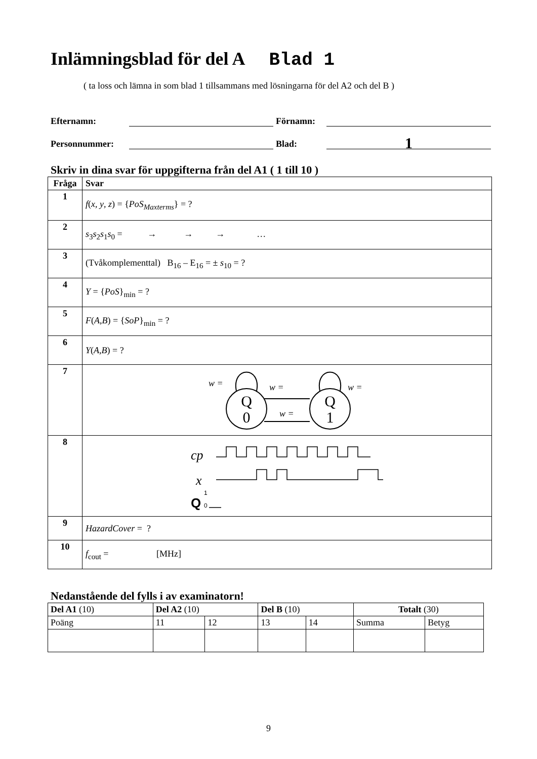Inlämningsblad för del A Blad 1
( ta loss och lämna in som blad 1 tillsammans med lösningarna för del A2 och del B )
Efternamn: Förnamn:
Personnummer: Blad: 1
Skriv in dina svar för uppgifterna från del A1 ( 1 till 10 )
| Fråga | Svar |
| --- | --- |
| 1 | f ( x , y , z ) = { PoS<sub>Maxterms</sub>} = ? |
| 2 | s<sub>3</sub> s<sub>2</sub> s<sub>1</sub> s<sub>0</sub> = → → → … |
| 3 | (Tvåkomplementtal) B<sub>16</sub> – E<sub>16</sub> = ± s<sub>10</sub> = ? |
| 4 | Y = { PoS }<sub>min</sub> = ? |
| 5 | F ( A , B ) = { SoP }<sub>min</sub> = ? |
| 6 | Y ( A , B ) = ? |
| 7 | Q 0 Q 1 w = w = w = w = |
| 8 | cp x Q 1 0 |
| 9 | HazardCover = ? |
| 10 | f<sub>cout</sub> = [MHz] |
Nedanstående del fylls i av examinatorn!
| Del A1 (10) | Del A2 (10) | | Del B (10) | | Totalt (30) | |
| Poäng | 11 | 12 | 13 | 14 | Summa | Betyg |
9